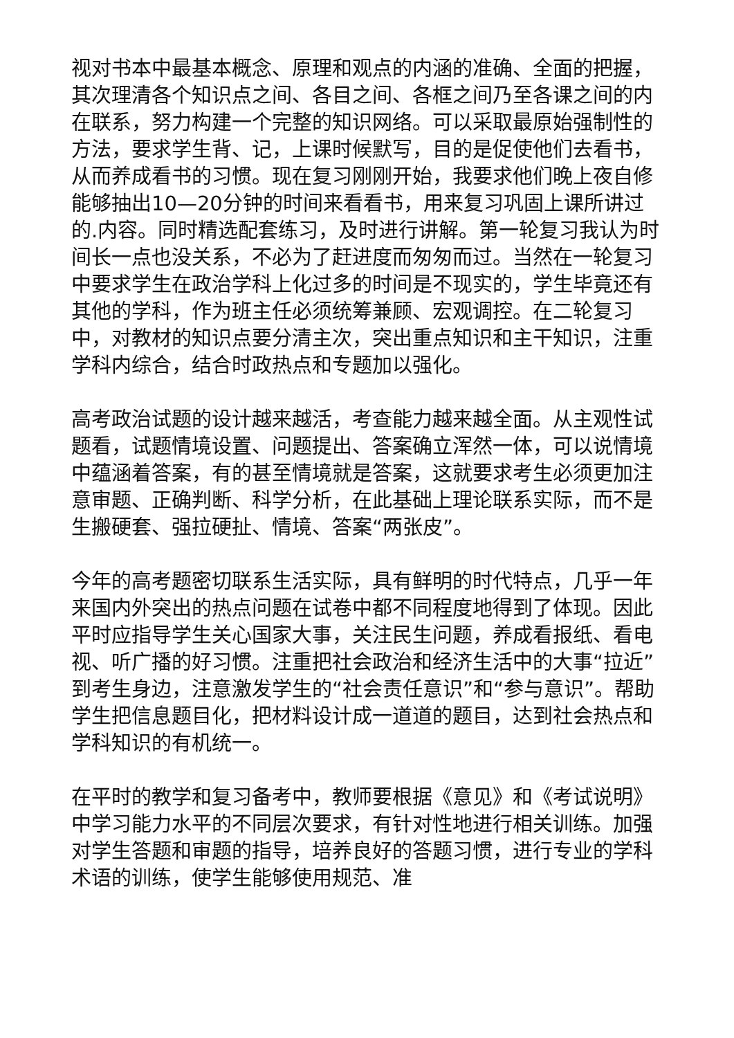视对书本中最基本概念、原理和观点的内涵的准确、全面的把握，其次理清各个知识点之间、各目之间、各框之间乃至各课之间的内在联系，努力构建一个完整的知识网络。可以采取最原始强制性的方法，要求学生背、记，上课时候默写，目的是促使他们去看书，从而养成看书的习惯。现在复习刚刚开始，我要求他们晚上夜自修能够抽出10—20分钟的时间来看看书，用来复习巩固上课所讲过的.内容。同时精选配套练习，及时进行讲解。第一轮复习我认为时间长一点也没关系，不必为了赶进度而匆匆而过。当然在一轮复习中要求学生在政治学科上化过多的时间是不现实的，学生毕竟还有其他的学科，作为班主任必须统筹兼顾、宏观调控。在二轮复习中，对教材的知识点要分清主次，突出重点知识和主干知识，注重学科内综合，结合时政热点和专题加以强化。
高考政治试题的设计越来越活，考查能力越来越全面。从主观性试题看，试题情境设置、问题提出、答案确立浑然一体，可以说情境中蕴涵着答案，有的甚至情境就是答案，这就要求考生必须更加注意审题、正确判断、科学分析，在此基础上理论联系实际，而不是生搬硬套、强拉硬扯、情境、答案“两张皮”。
今年的高考题密切联系生活实际，具有鲜明的时代特点，几乎一年来国内外突出的热点问题在试卷中都不同程度地得到了体现。因此平时应指导学生关心国家大事，关注民生问题，养成看报纸、看电视、听广播的好习惯。注重把社会政治和经济生活中的大事“拉近”到考生身边，注意激发学生的“社会责任意识”和“参与意识”。帮助学生把信息题目化，把材料设计成一道道的题目，达到社会热点和学科知识的有机统一。
在平时的教学和复习备考中，教师要根据《意见》和《考试说明》中学习能力水平的不同层次要求，有针对性地进行相关训练。加强对学生答题和审题的指导，培养良好的答题习惯，进行专业的学科术语的训练，使学生能够使用规范、准